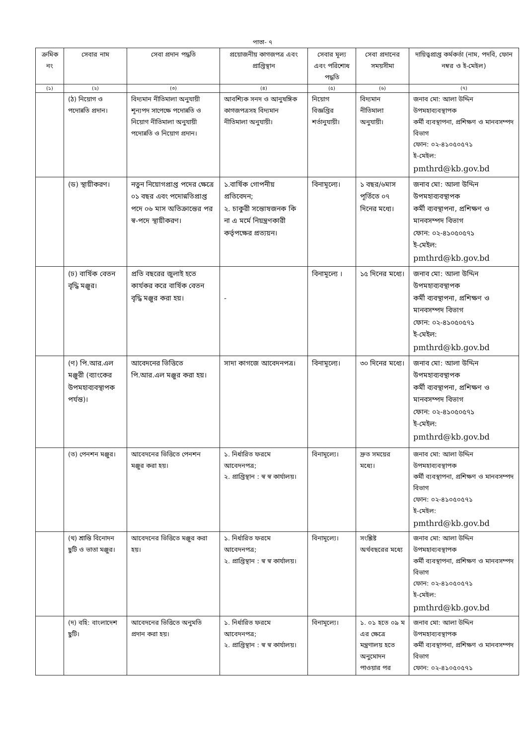পাতা- ৭
| ক্রমিক নং | সেবার নাম | সেবা প্রদান পদ্ধতি | প্রয়োজনীয় কাগজপত্র এবং প্রাপ্তিস্থান | সেবার মূল্য এবং পরিশোধ পদ্ধতি | সেবা প্রদানের সময়সীমা | দায়িত্বপ্রাপ্ত কর্মকর্তা (নাম, পদবি, ফোন নম্বর ও ই-মেইল) |
| --- | --- | --- | --- | --- | --- | --- |
| (১) | (২) | (৩) | (৪) | (৫) | (৬) | (৭) |
| | (ঠ) নিয়োগ ও পদোন্নতি প্রদান। | বিদ্যমান নীতিমালা অনুযায়ী শূন্যপদ সাপেক্ষে পদোন্নতি ও নিয়োগ নীতিমালা অনুযায়ী পদোন্নতি ও নিয়োগ প্রদান। | আবশ্যিক সনদ ও আনুষঙ্গিক কাগজপত্রসহ বিদ্যমান নীতিমালা অনুযায়ী। | নিয়োগ বিজ্ঞপ্তির শর্তানুযায়ী। | বিদ্যমান নীতিমালা অনুযায়ী। | জনাব মো: আলা উদ্দিন উপমহাব্যবস্থাপক কর্মী ব্যবস্থাপনা, প্রশিক্ষণ ও মানবসম্পদ বিভাগ ফোন: ০২-৪১০৫০৫৭১ ই-মেইল: pmthrd@kb.gov.bd |
| | (ড) স্থায়ীকরণ। | নতুন নিয়োগপ্রাপ্ত পদের ক্ষেত্রে ০১ বছর এবং পদোন্নতিপ্রাপ্ত পদে ০৬ মাস অতিক্রান্তের পর স্ব-পদে স্থায়ীকরণ। | ১.বার্ষিক গোপনীয় প্রতিবেদন; ২. চাকুরী সন্তোষজনক কি না এ মর্মে নিয়ন্ত্রণকারী কর্তৃপক্ষের প্রত্যয়ন। | বিনামূল্যে। | ১ বছর/৬মাস পূর্তিতে ০৭ দিনের মধ্যে। | জনাব মো: আলা উদ্দিন উপমহাব্যবস্থাপক কর্মী ব্যবস্থাপনা, প্রশিক্ষণ ও মানবসম্পদ বিভাগ ফোন: ০২-৪১০৫০৫৭১ ই-মেইল: pmthrd@kb.gov.bd |
| | (ঢ) বার্ষিক বেতন বৃদ্ধি মঞ্জুর। | প্রতি বছরের জুলাই হতে কার্যকর করে বার্ষিক বেতন বৃদ্ধি মঞ্জুর করা হয়। | - | বিনামূল্যে । | ১৫ দিনের মধ্যে। | জনাব মো: আলা উদ্দিন উপমহাব্যবস্থাপক কর্মী ব্যবস্থাপনা, প্রশিক্ষণ ও মানবসম্পদ বিভাগ ফোন: ০২-৪১০৫০৫৭১ ই-মেইল: pmthrd@kb.gov.bd |
| | (ণ) পি.আর.এল মঞ্জুরী (ব্যাংকের উপমহাব্যবস্থাপক পর্যন্ত)। | আবেদনের ভিত্তিতে পি.আর.এল মঞ্জুর করা হয়। | সাদা কাগজে আবেদনপত্র। | বিনামূল্যে। | ৩০ দিনের মধ্যে। | জনাব মো: আলা উদ্দিন উপমহাব্যবস্থাপক কর্মী ব্যবস্থাপনা, প্রশিক্ষণ ও মানবসম্পদ বিভাগ ফোন: ০২-৪১০৫০৫৭১ ই-মেইল: pmthrd@kb.gov.bd |
| | (ত) পেনশন মঞ্জুর। | আবেদনের ভিত্তিতে পেনশন মঞ্জুর করা হয়। | ১. নির্ধারিত ফরমে আবেদনপত্র; ২. প্রাপ্তিস্থান : স্ব স্ব কার্যালয়। | বিনামূল্যে। | দ্রুত সময়ের মধ্যে। | জনাব মো: আলা উদ্দিন উপমহাব্যবস্থাপক কর্মী ব্যবস্থাপনা, প্রশিক্ষণ ও মানবসম্পদ বিভাগ ফোন: ০২-৪১০৫০৫৭১ ই-মেইল: pmthrd@kb.gov.bd |
| | (থ) শ্রান্তি বিনোদন ছুটি ও ভাতা মঞ্জুর। | আবেদনের ভিত্তিতে মঞ্জুর করা হয়। | ১. নির্ধারিত ফরমে আবেদনপত্র; ২. প্রাপ্তিস্থান : স্ব স্ব কার্যালয়। | বিনামূল্যে। | সংশ্লিষ্ট অর্থবছরের মধ্যে | জনাব মো: আলা উদ্দিন উপমহাব্যবস্থাপক কর্মী ব্যবস্থাপনা, প্রশিক্ষণ ও মানবসম্পদ বিভাগ ফোন: ০২-৪১০৫০৫৭১ ই-মেইল: pmthrd@kb.gov.bd |
| | (দ) বহি: বাংলাদেশ ছুটি। | আবেদনের ভিত্তিতে অনুমতি প্রদান করা হয়। | ১. নির্ধারিত ফরমে আবেদনপত্র; ২. প্রাপ্তিস্থান : স্ব স্ব কার্যালয়। | বিনামূল্যে। | ১. ০১ হতে ০৯ ম এর ক্ষেত্রে মন্ত্রণালয় হতে অনুমোদন পাওয়ার পর | জনাব মো: আলা উদ্দিন উপমহাব্যবস্থাপক কর্মী ব্যবস্থাপনা, প্রশিক্ষণ ও মানবসম্পদ বিভাগ ফোন: ০২-৪১০৫০৫৭১ |